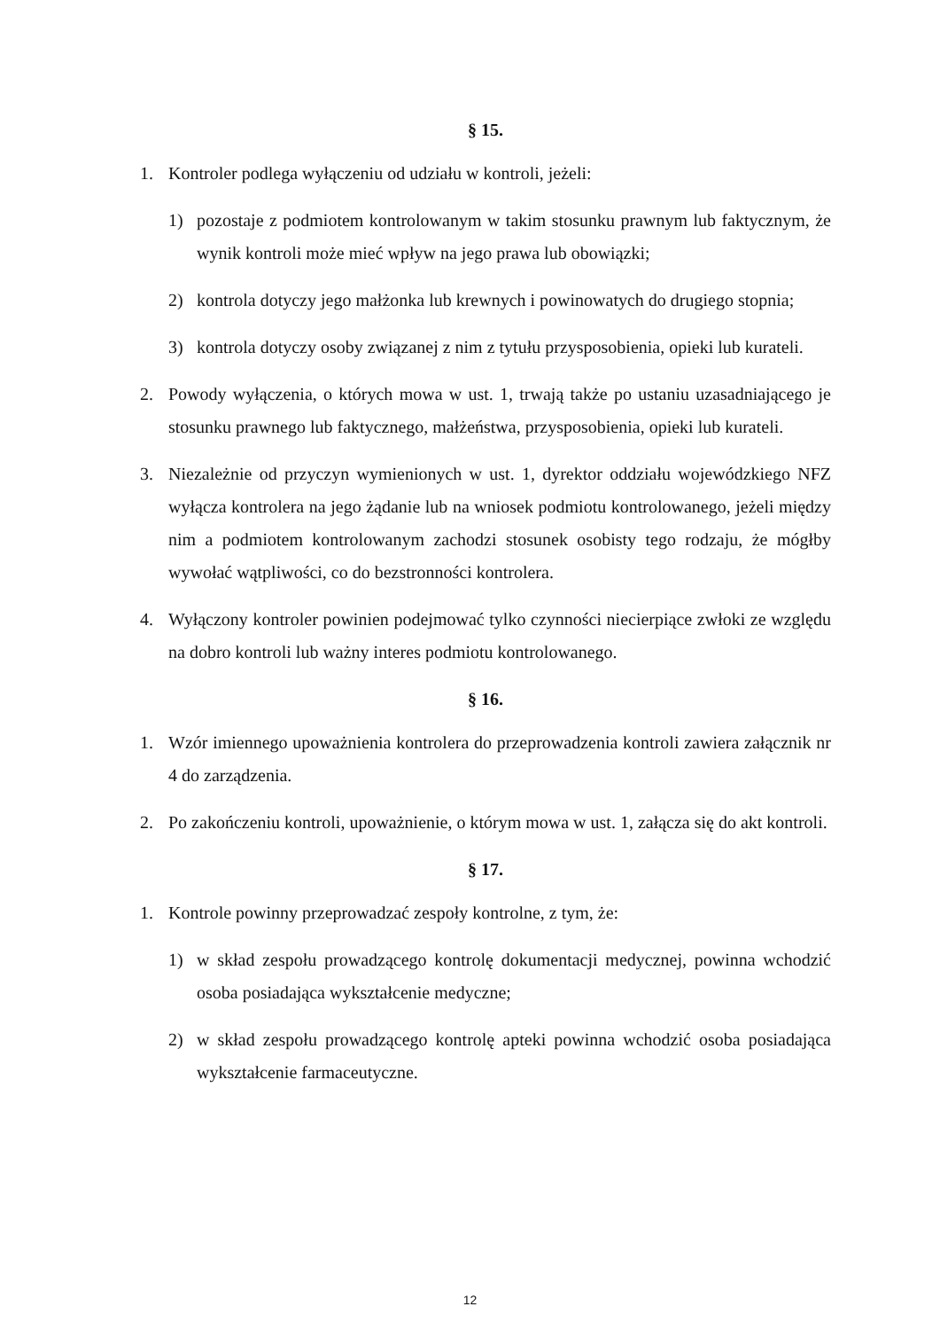§ 15.
1. Kontroler podlega wyłączeniu od udziału w kontroli, jeżeli:
1) pozostaje z podmiotem kontrolowanym w takim stosunku prawnym lub faktycznym, że wynik kontroli może mieć wpływ na jego prawa lub obowiązki;
2) kontrola dotyczy jego małżonka lub krewnych i powinowatych do drugiego stopnia;
3) kontrola dotyczy osoby związanej z nim z tytułu przysposobienia, opieki lub kurateli.
2. Powody wyłączenia, o których mowa w ust. 1, trwają także po ustaniu uzasadniającego je stosunku prawnego lub faktycznego, małżeństwa, przysposobienia, opieki lub kurateli.
3. Niezależnie od przyczyn wymienionych w ust. 1, dyrektor oddziału wojewódzkiego NFZ wyłącza kontrolera na jego żądanie lub na wniosek podmiotu kontrolowanego, jeżeli między nim a podmiotem kontrolowanym zachodzi stosunek osobisty tego rodzaju, że mógłby wywołać wątpliwości, co do bezstronności kontrolera.
4. Wyłączony kontroler powinien podejmować tylko czynności niecierpiące zwłoki ze względu na dobro kontroli lub ważny interes podmiotu kontrolowanego.
§ 16.
1. Wzór imiennego upoważnienia kontrolera do przeprowadzenia kontroli zawiera załącznik nr 4 do zarządzenia.
2. Po zakończeniu kontroli, upoważnienie, o którym mowa w ust. 1, załącza się do akt kontroli.
§ 17.
1. Kontrole powinny przeprowadzać zespoły kontrolne, z tym, że:
1) w skład zespołu prowadzącego kontrolę dokumentacji medycznej, powinna wchodzić osoba posiadająca wykształcenie medyczne;
2) w skład zespołu prowadzącego kontrolę apteki powinna wchodzić osoba posiadająca wykształcenie farmaceutyczne.
12